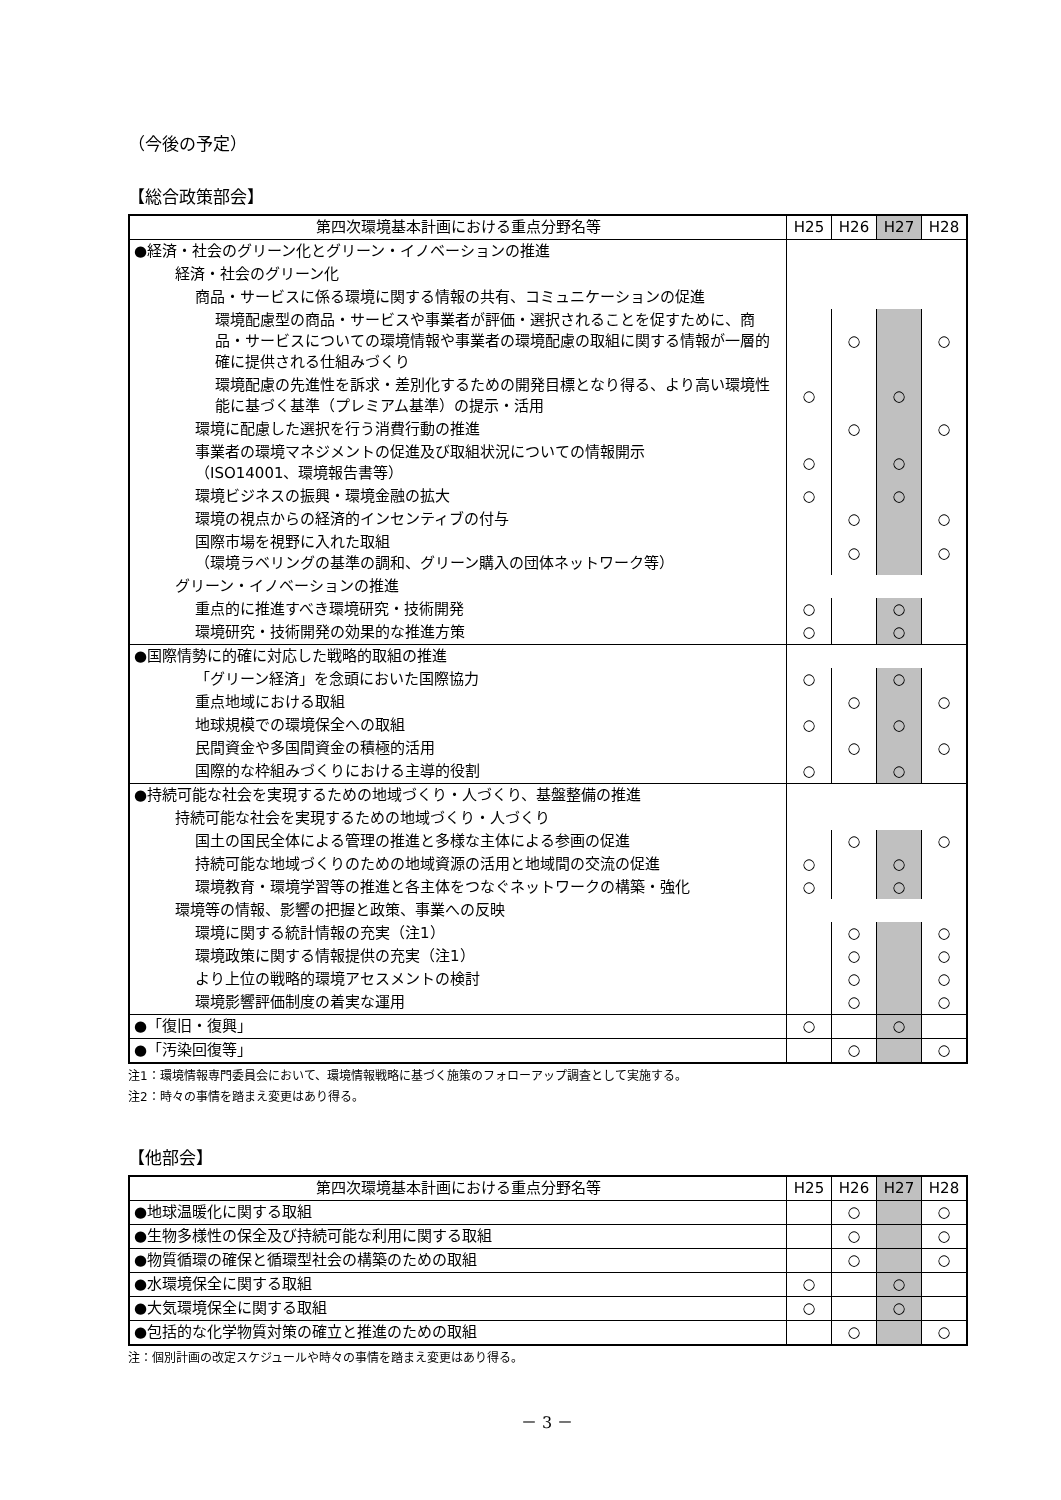（今後の予定）
【総合政策部会】
| 第四次環境基本計画における重点分野名等 | H25 | H26 | H27 | H28 |
| --- | --- | --- | --- | --- |
| ●経済・社会のグリーン化とグリーン・イノベーションの推進 | | | | |
| 経済・社会のグリーン化 | | | | |
| 商品・サービスに係る環境に関する情報の共有、コミュニケーションの促進 | | | | |
| 環境配慮型の商品・サービスや事業者が評価・選択されることを促すために、商品・サービスについての環境情報や事業者の環境配慮の取組に関する情報が一層的確に提供される仕組みづくり | | ○ | | ○ |
| 環境配慮の先進性を訴求・差別化するための開発目標となり得る、より高い環境性能に基づく基準（プレミアム基準）の提示・活用 | ○ | | ○ | |
| 環境に配慮した選択を行う消費行動の推進 | | ○ | | ○ |
| 事業者の環境マネジメントの促進及び取組状況についての情報開示 （ISO14001、環境報告書等） | ○ | | ○ | |
| 環境ビジネスの振興・環境金融の拡大 | ○ | | ○ | |
| 環境の視点からの経済的インセンティブの付与 | | ○ | | ○ |
| 国際市場を視野に入れた取組 （環境ラベリングの基準の調和、グリーン購入の団体ネットワーク等） | | ○ | | ○ |
| グリーン・イノベーションの推進 | | | | |
| 重点的に推進すべき環境研究・技術開発 | ○ | | ○ | |
| 環境研究・技術開発の効果的な推進方策 | ○ | | ○ | |
| ●国際情勢に的確に対応した戦略的取組の推進 | | | | |
| 「グリーン経済」を念頭においた国際協力 | ○ | | ○ | |
| 重点地域における取組 | | ○ | | ○ |
| 地球規模での環境保全への取組 | ○ | | ○ | |
| 民間資金や多国間資金の積極的活用 | | ○ | | ○ |
| 国際的な枠組みづくりにおける主導的役割 | ○ | | ○ | |
| ●持続可能な社会を実現するための地域づくり・人づくり、基盤整備の推進 | | | | |
| 持続可能な社会を実現するための地域づくり・人づくり | | | | |
| 国土の国民全体による管理の推進と多様な主体による参画の促進 | | ○ | | ○ |
| 持続可能な地域づくりのための地域資源の活用と地域間の交流の促進 | ○ | | ○ | |
| 環境教育・環境学習等の推進と各主体をつなぐネットワークの構築・強化 | ○ | | ○ | |
| 環境等の情報、影響の把握と政策、事業への反映 | | | | |
| 環境に関する統計情報の充実（注1） | | ○ | | ○ |
| 環境政策に関する情報提供の充実（注1） | | ○ | | ○ |
| より上位の戦略的環境アセスメントの検討 | | ○ | | ○ |
| 環境影響評価制度の着実な運用 | | ○ | | ○ |
| ●「復旧・復興」 | ○ | | ○ | |
| ●「汚染回復等」 | | ○ | | ○ |
注1：環境情報専門委員会において、環境情報戦略に基づく施策のフォローアップ調査として実施する。
注2：時々の事情を踏まえ変更はあり得る。
【他部会】
| 第四次環境基本計画における重点分野名等 | H25 | H26 | H27 | H28 |
| --- | --- | --- | --- | --- |
| ●地球温暖化に関する取組 | | ○ | | ○ |
| ●生物多様性の保全及び持続可能な利用に関する取組 | | ○ | | ○ |
| ●物質循環の確保と循環型社会の構築のための取組 | | ○ | | ○ |
| ●水環境保全に関する取組 | ○ | | ○ | |
| ●大気環境保全に関する取組 | ○ | | ○ | |
| ●包括的な化学物質対策の確立と推進のための取組 | | ○ | | ○ |
注：個別計画の改定スケジュールや時々の事情を踏まえ変更はあり得る。
－ 3 －